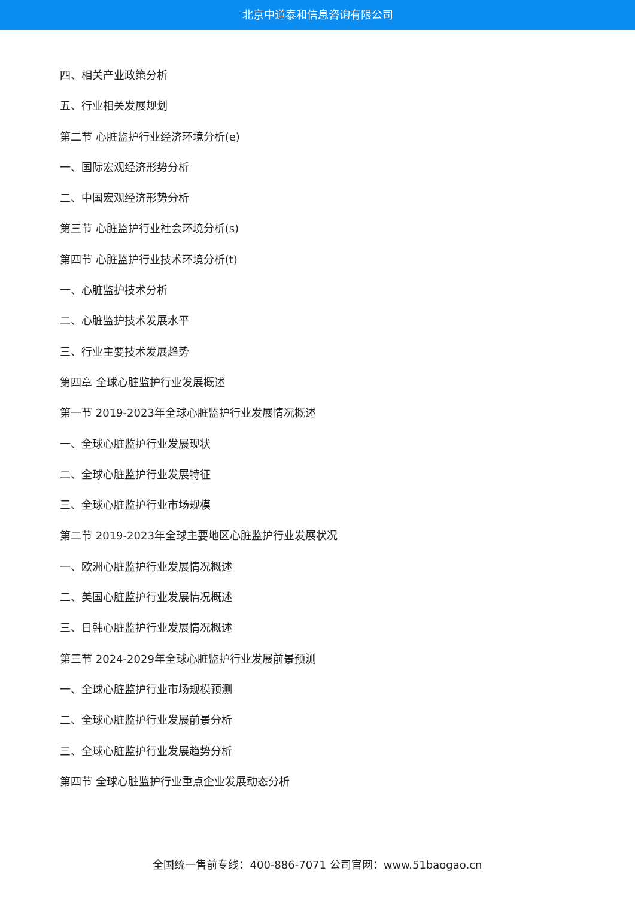北京中道泰和信息咨询有限公司
四、相关产业政策分析
五、行业相关发展规划
第二节 心脏监护行业经济环境分析(e)
一、国际宏观经济形势分析
二、中国宏观经济形势分析
第三节 心脏监护行业社会环境分析(s)
第四节 心脏监护行业技术环境分析(t)
一、心脏监护技术分析
二、心脏监护技术发展水平
三、行业主要技术发展趋势
第四章 全球心脏监护行业发展概述
第一节 2019-2023年全球心脏监护行业发展情况概述
一、全球心脏监护行业发展现状
二、全球心脏监护行业发展特征
三、全球心脏监护行业市场规模
第二节 2019-2023年全球主要地区心脏监护行业发展状况
一、欧洲心脏监护行业发展情况概述
二、美国心脏监护行业发展情况概述
三、日韩心脏监护行业发展情况概述
第三节 2024-2029年全球心脏监护行业发展前景预测
一、全球心脏监护行业市场规模预测
二、全球心脏监护行业发展前景分析
三、全球心脏监护行业发展趋势分析
第四节 全球心脏监护行业重点企业发展动态分析
全国统一售前专线：400-886-7071 公司官网：www.51baogao.cn